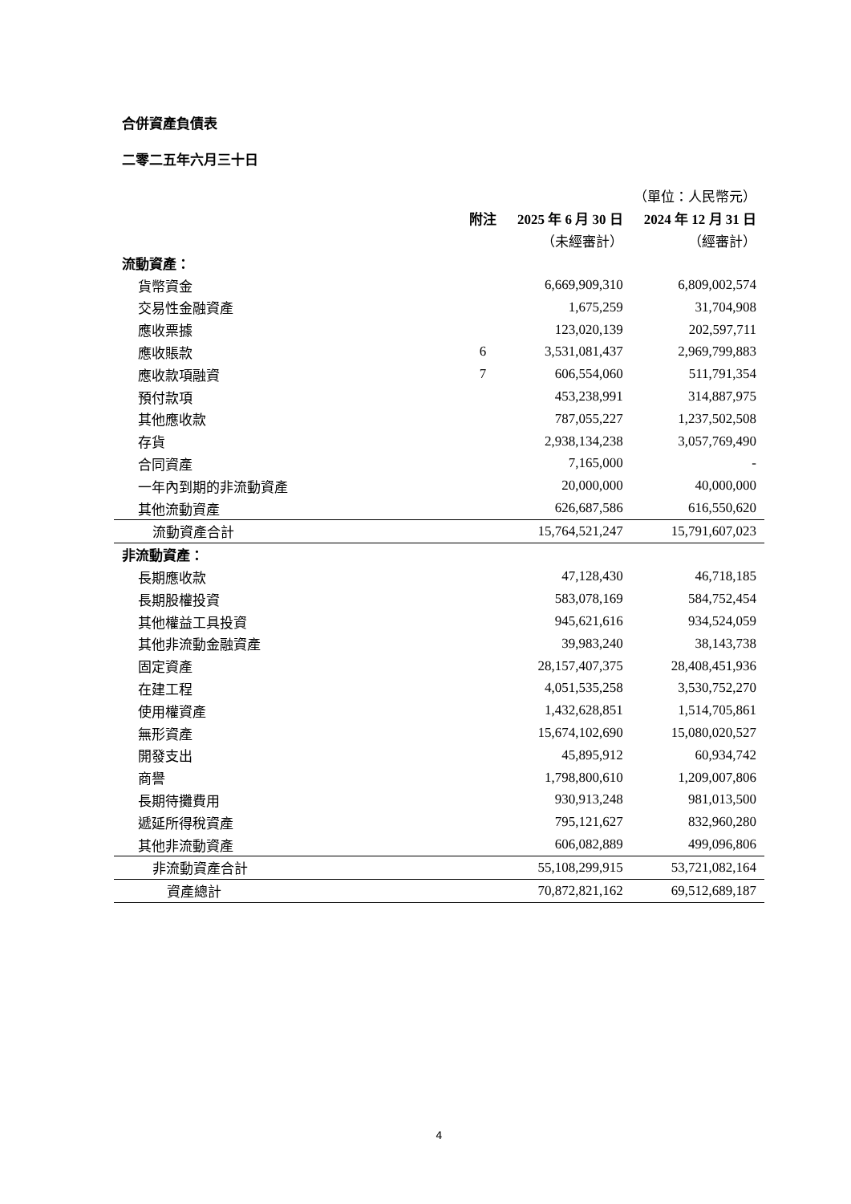合併資產負債表
二零二五年六月三十日
| | | | （單位：人民幣元） |
| | 附注 | 2025 年 6 月 30 日 | 2024 年 12 月 31 日 |
| | | （未經審計） | （經審計） |
| 流動資產： | | | |
| 貨幣資金 | | 6,669,909,310 | 6,809,002,574 |
| 交易性金融資產 | | 1,675,259 | 31,704,908 |
| 應收票據 | | 123,020,139 | 202,597,711 |
| 應收賬款 | 6 | 3,531,081,437 | 2,969,799,883 |
| 應收款項融資 | 7 | 606,554,060 | 511,791,354 |
| 預付款項 | | 453,238,991 | 314,887,975 |
| 其他應收款 | | 787,055,227 | 1,237,502,508 |
| 存貨 | | 2,938,134,238 | 3,057,769,490 |
| 合同資產 | | 7,165,000 | - |
| 一年內到期的非流動資產 | | 20,000,000 | 40,000,000 |
| 其他流動資產 | | 626,687,586 | 616,550,620 |
| 流動資產合計 | | 15,764,521,247 | 15,791,607,023 |
| 非流動資產： | | | |
| 長期應收款 | | 47,128,430 | 46,718,185 |
| 長期股權投資 | | 583,078,169 | 584,752,454 |
| 其他權益工具投資 | | 945,621,616 | 934,524,059 |
| 其他非流動金融資產 | | 39,983,240 | 38,143,738 |
| 固定資產 | | 28,157,407,375 | 28,408,451,936 |
| 在建工程 | | 4,051,535,258 | 3,530,752,270 |
| 使用權資產 | | 1,432,628,851 | 1,514,705,861 |
| 無形資產 | | 15,674,102,690 | 15,080,020,527 |
| 開發支出 | | 45,895,912 | 60,934,742 |
| 商譽 | | 1,798,800,610 | 1,209,007,806 |
| 長期待攤費用 | | 930,913,248 | 981,013,500 |
| 遞延所得稅資產 | | 795,121,627 | 832,960,280 |
| 其他非流動資產 | | 606,082,889 | 499,096,806 |
| 非流動資產合計 | | 55,108,299,915 | 53,721,082,164 |
| 資產總計 | | 70,872,821,162 | 69,512,689,187 |
4